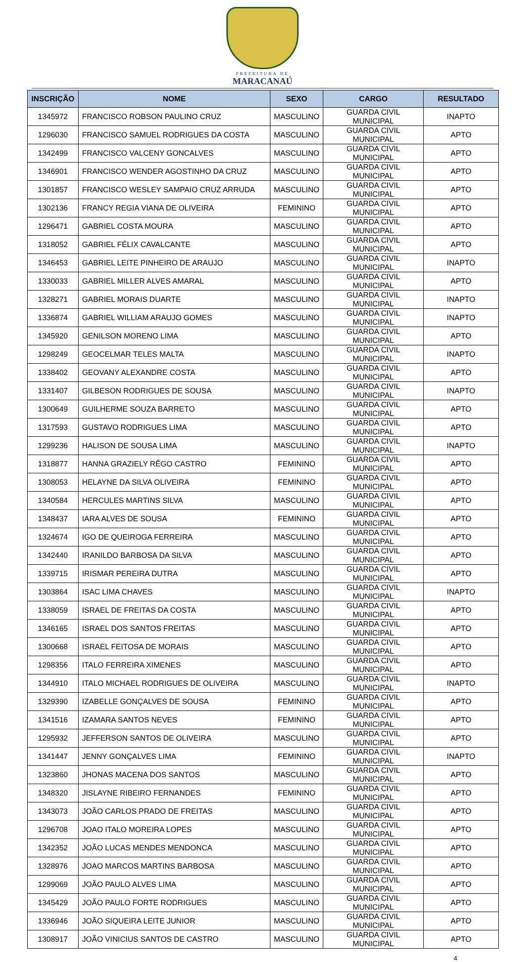PREFEITURA DE
MARACANAÚ
| INSCRIÇÃO | NOME | SEXO | CARGO | RESULTADO |
| --- | --- | --- | --- | --- |
| 1345972 | FRANCISCO ROBSON PAULINO CRUZ | MASCULINO | GUARDA CIVIL MUNICIPAL | INAPTO |
| 1296030 | FRANCISCO SAMUEL RODRIGUES DA COSTA | MASCULINO | GUARDA CIVIL MUNICIPAL | APTO |
| 1342499 | FRANCISCO VALCENY GONCALVES | MASCULINO | GUARDA CIVIL MUNICIPAL | APTO |
| 1346901 | FRANCISCO WENDER AGOSTINHO DA CRUZ | MASCULINO | GUARDA CIVIL MUNICIPAL | APTO |
| 1301857 | FRANCISCO WESLEY SAMPAIO CRUZ ARRUDA | MASCULINO | GUARDA CIVIL MUNICIPAL | APTO |
| 1302136 | FRANCY REGIA VIANA DE OLIVEIRA | FEMININO | GUARDA CIVIL MUNICIPAL | APTO |
| 1296471 | GABRIEL COSTA MOURA | MASCULINO | GUARDA CIVIL MUNICIPAL | APTO |
| 1318052 | GABRIEL FÉLIX CAVALCANTE | MASCULINO | GUARDA CIVIL MUNICIPAL | APTO |
| 1346453 | GABRIEL LEITE PINHEIRO DE ARAUJO | MASCULINO | GUARDA CIVIL MUNICIPAL | INAPTO |
| 1330033 | GABRIEL MILLER ALVES AMARAL | MASCULINO | GUARDA CIVIL MUNICIPAL | APTO |
| 1328271 | GABRIEL MORAIS DUARTE | MASCULINO | GUARDA CIVIL MUNICIPAL | INAPTO |
| 1336874 | GABRIEL WILLIAM ARAUJO GOMES | MASCULINO | GUARDA CIVIL MUNICIPAL | INAPTO |
| 1345920 | GENILSON MORENO LIMA | MASCULINO | GUARDA CIVIL MUNICIPAL | APTO |
| 1298249 | GEOCELMAR TELES MALTA | MASCULINO | GUARDA CIVIL MUNICIPAL | INAPTO |
| 1338402 | GEOVANY ALEXANDRE COSTA | MASCULINO | GUARDA CIVIL MUNICIPAL | APTO |
| 1331407 | GILBESON RODRIGUES DE SOUSA | MASCULINO | GUARDA CIVIL MUNICIPAL | INAPTO |
| 1300649 | GUILHERME SOUZA BARRETO | MASCULINO | GUARDA CIVIL MUNICIPAL | APTO |
| 1317593 | GUSTAVO RODRIGUES LIMA | MASCULINO | GUARDA CIVIL MUNICIPAL | APTO |
| 1299236 | HALISON DE SOUSA LIMA | MASCULINO | GUARDA CIVIL MUNICIPAL | INAPTO |
| 1318877 | HANNA GRAZIELY RÊGO CASTRO | FEMININO | GUARDA CIVIL MUNICIPAL | APTO |
| 1308053 | HELAYNE DA SILVA OLIVEIRA | FEMININO | GUARDA CIVIL MUNICIPAL | APTO |
| 1340584 | HERCULES MARTINS SILVA | MASCULINO | GUARDA CIVIL MUNICIPAL | APTO |
| 1348437 | IARA ALVES DE SOUSA | FEMININO | GUARDA CIVIL MUNICIPAL | APTO |
| 1324674 | IGO DE QUEIROGA FERREIRA | MASCULINO | GUARDA CIVIL MUNICIPAL | APTO |
| 1342440 | IRANILDO BARBOSA DA SILVA | MASCULINO | GUARDA CIVIL MUNICIPAL | APTO |
| 1339715 | IRISMAR PEREIRA DUTRA | MASCULINO | GUARDA CIVIL MUNICIPAL | APTO |
| 1303864 | ISAC LIMA CHAVES | MASCULINO | GUARDA CIVIL MUNICIPAL | INAPTO |
| 1338059 | ISRAEL DE FREITAS DA COSTA | MASCULINO | GUARDA CIVIL MUNICIPAL | APTO |
| 1346165 | ISRAEL DOS SANTOS FREITAS | MASCULINO | GUARDA CIVIL MUNICIPAL | APTO |
| 1300668 | ISRAEL FEITOSA DE MORAIS | MASCULINO | GUARDA CIVIL MUNICIPAL | APTO |
| 1298356 | ITALO FERREIRA XIMENES | MASCULINO | GUARDA CIVIL MUNICIPAL | APTO |
| 1344910 | ITALO MICHAEL RODRIGUES DE OLIVEIRA | MASCULINO | GUARDA CIVIL MUNICIPAL | INAPTO |
| 1329390 | IZABELLE GONÇALVES DE SOUSA | FEMININO | GUARDA CIVIL MUNICIPAL | APTO |
| 1341516 | IZAMARA SANTOS NEVES | FEMININO | GUARDA CIVIL MUNICIPAL | APTO |
| 1295932 | JEFFERSON SANTOS DE OLIVEIRA | MASCULINO | GUARDA CIVIL MUNICIPAL | APTO |
| 1341447 | JENNY GONÇALVES LIMA | FEMININO | GUARDA CIVIL MUNICIPAL | INAPTO |
| 1323860 | JHONAS MACENA DOS SANTOS | MASCULINO | GUARDA CIVIL MUNICIPAL | APTO |
| 1348320 | JISLAYNE RIBEIRO FERNANDES | FEMININO | GUARDA CIVIL MUNICIPAL | APTO |
| 1343073 | JOÃO CARLOS PRADO DE FREITAS | MASCULINO | GUARDA CIVIL MUNICIPAL | APTO |
| 1296708 | JOAO ITALO MOREIRA LOPES | MASCULINO | GUARDA CIVIL MUNICIPAL | APTO |
| 1342352 | JOÃO LUCAS MENDES MENDONCA | MASCULINO | GUARDA CIVIL MUNICIPAL | APTO |
| 1328976 | JOAO MARCOS MARTINS BARBOSA | MASCULINO | GUARDA CIVIL MUNICIPAL | APTO |
| 1299069 | JOÃO PAULO ALVES LIMA | MASCULINO | GUARDA CIVIL MUNICIPAL | APTO |
| 1345429 | JOÃO PAULO FORTE RODRIGUES | MASCULINO | GUARDA CIVIL MUNICIPAL | APTO |
| 1336946 | JOÃO SIQUEIRA LEITE JUNIOR | MASCULINO | GUARDA CIVIL MUNICIPAL | APTO |
| 1308917 | JOÃO VINICIUS SANTOS DE CASTRO | MASCULINO | GUARDA CIVIL MUNICIPAL | APTO |
4